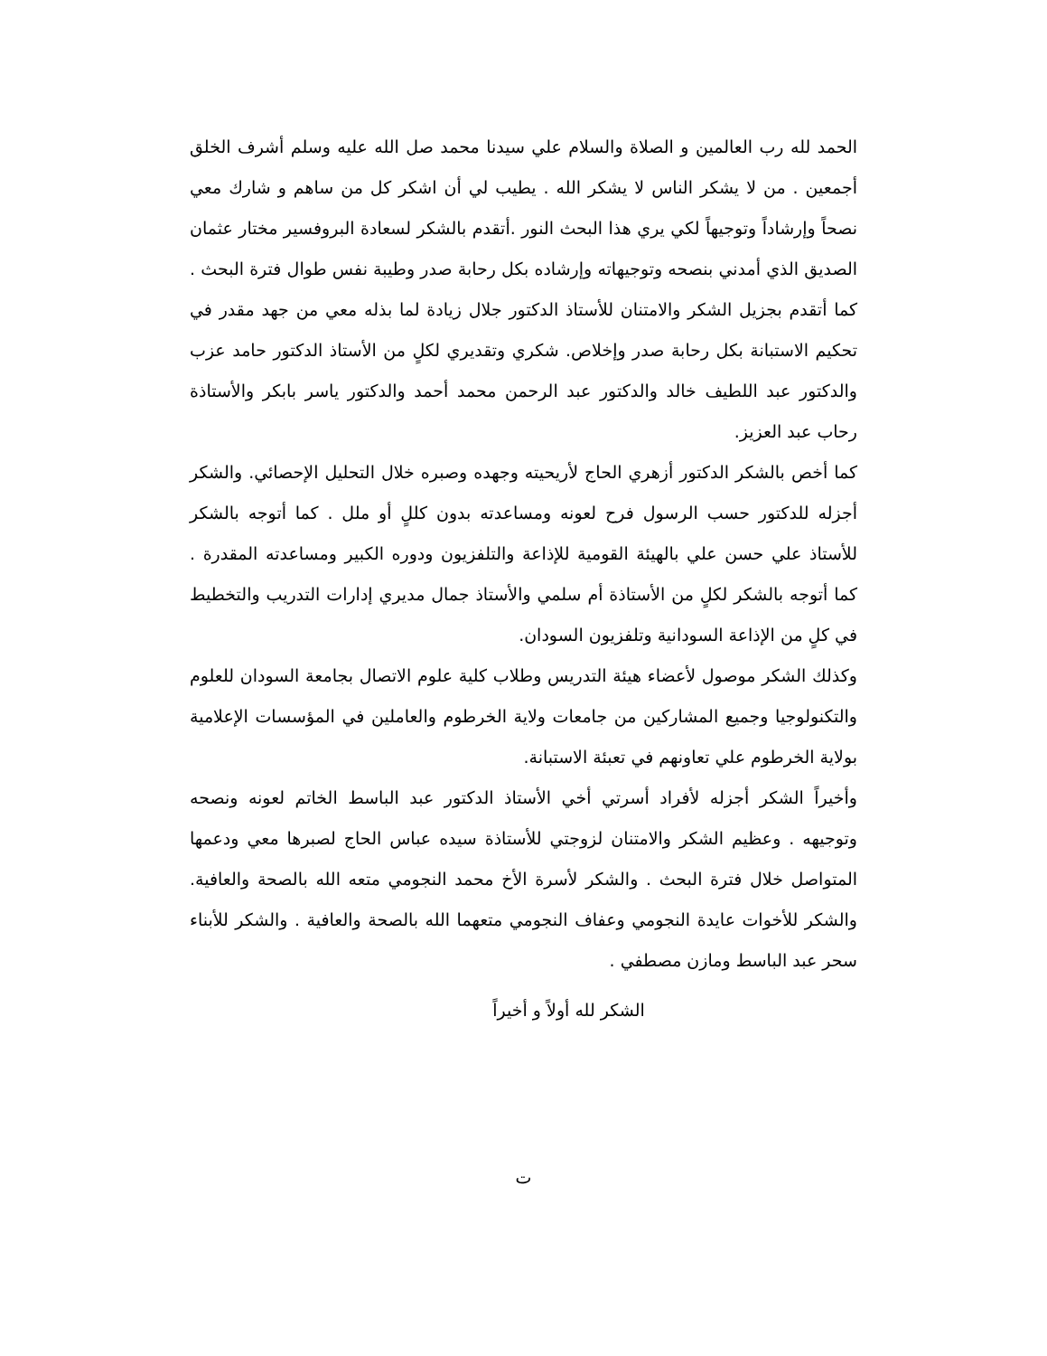الحمد لله رب العالمين و الصلاة والسلام علي سيدنا محمد صل الله عليه وسلم أشرف الخلق أجمعين . من لا يشكر الناس لا يشكر الله . يطيب لي أن اشكر كل من ساهم و شارك معي نصحاً وإرشاداً وتوجيهاً لكي يري هذا البحث النور .أتقدم بالشكر لسعادة البروفسير مختار عثمان الصديق الذي أمدني بنصحه وتوجيهاته وإرشاده بكل رحابة صدر وطيبة نفس طوال فترة البحث . كما أتقدم بجزيل الشكر والامتنان للأستاذ الدكتور جلال زيادة لما بذله معي من جهد مقدر في تحكيم الاستبانة بكل رحابة صدر وإخلاص. شكري وتقديري لكلٍ من الأستاذ الدكتور حامد عزب والدكتور عبد اللطيف خالد والدكتور عبد الرحمن محمد أحمد والدكتور ياسر بابكر والأستاذة رحاب عبد العزيز.
كما أخص بالشكر الدكتور أزهري الحاج لأريحيته وجهده وصبره خلال التحليل الإحصائي. والشكر أجزله للدكتور حسب الرسول فرح لعونه ومساعدته بدون كللٍ أو ملل . كما أتوجه بالشكر للأستاذ علي حسن علي بالهيئة القومية للإذاعة والتلفزيون ودوره الكبير ومساعدته المقدرة . كما أتوجه بالشكر لكلٍ من الأستاذة أم سلمي والأستاذ جمال مديري إدارات التدريب والتخطيط في كلٍ من الإذاعة السودانية وتلفزيون السودان.
وكذلك الشكر موصول لأعضاء هيئة التدريس وطلاب كلية علوم الاتصال بجامعة السودان للعلوم والتكنولوجيا وجميع المشاركين من جامعات ولاية الخرطوم والعاملين في المؤسسات الإعلامية بولاية الخرطوم علي تعاونهم في تعبئة الاستبانة.
وأخيراً الشكر أجزله لأفراد أسرتي أخي الأستاذ الدكتور عبد الباسط الخاتم لعونه ونصحه وتوجيهه . وعظيم الشكر والامتنان لزوجتي للأستاذة سيده عباس الحاج لصبرها معي ودعمها المتواصل خلال فترة البحث . والشكر لأسرة الأخ محمد النجومي متعه الله بالصحة والعافية. والشكر للأخوات عايدة النجومي وعفاف النجومي متعهما الله بالصحة والعافية . والشكر للأبناء سحر عبد الباسط ومازن مصطفي .
الشكر لله أولاً و أخيراً
ت